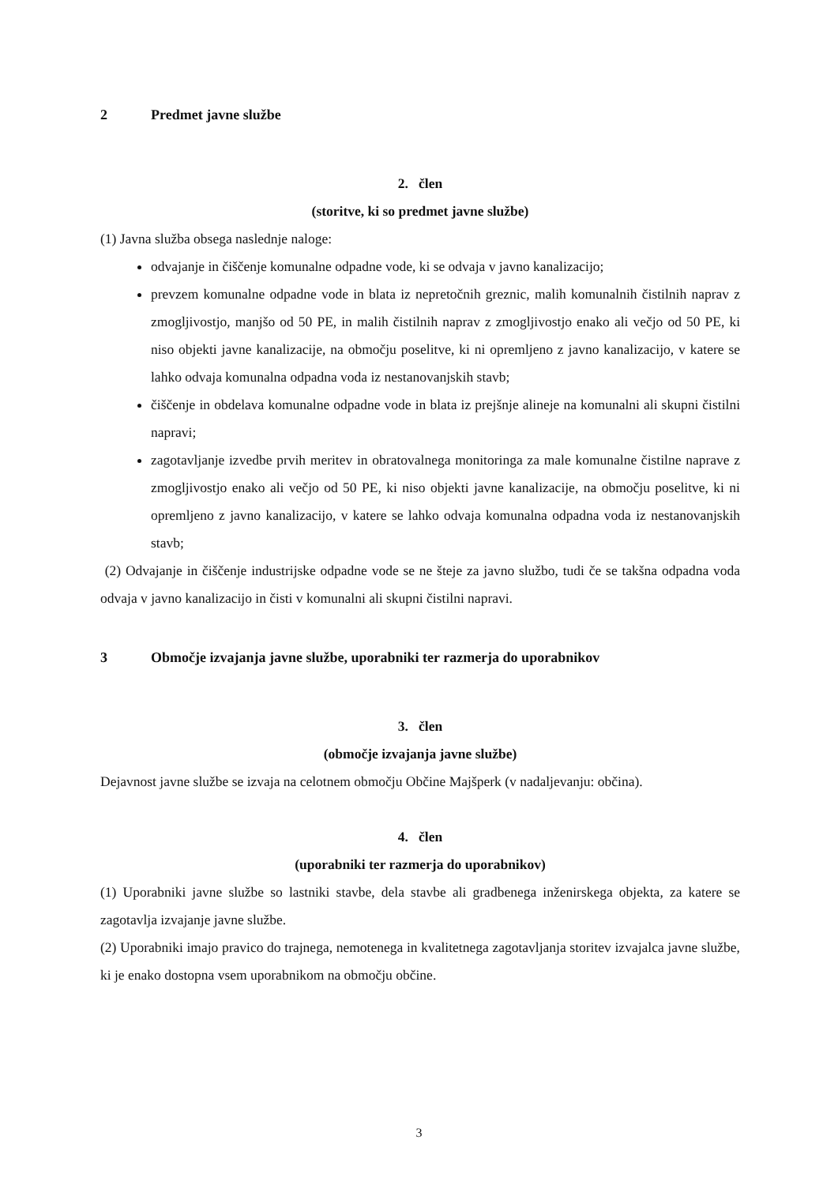2 Predmet javne službe
2. člen
(storitve, ki so predmet javne službe)
(1) Javna služba obsega naslednje naloge:
odvajanje in čiščenje komunalne odpadne vode, ki se odvaja v javno kanalizacijo;
prevzem komunalne odpadne vode in blata iz nepretočnih greznic, malih komunalnih čistilnih naprav z zmogljivostjo, manjšo od 50 PE, in malih čistilnih naprav z zmogljivostjo enako ali večjo od 50 PE, ki niso objekti javne kanalizacije, na območju poselitve, ki ni opremljeno z javno kanalizacijo, v katere se lahko odvaja komunalna odpadna voda iz nestanovanjskih stavb;
čiščenje in obdelava komunalne odpadne vode in blata iz prejšnje alineje na komunalni ali skupni čistilni napravi;
zagotavljanje izvedbe prvih meritev in obratovalnega monitoringa za male komunalne čistilne naprave z zmogljivostjo enako ali večjo od 50 PE, ki niso objekti javne kanalizacije, na območju poselitve, ki ni opremljeno z javno kanalizacijo, v katere se lahko odvaja komunalna odpadna voda iz nestanovanjskih stavb;
(2) Odvajanje in čiščenje industrijske odpadne vode se ne šteje za javno službo, tudi če se takšna odpadna voda odvaja v javno kanalizacijo in čisti v komunalni ali skupni čistilni napravi.
3 Območje izvajanja javne službe, uporabniki ter razmerja do uporabnikov
3. člen
(območje izvajanja javne službe)
Dejavnost javne službe se izvaja na celotnem območju Občine Majšperk (v nadaljevanju: občina).
4. člen
(uporabniki ter razmerja do uporabnikov)
(1) Uporabniki javne službe so lastniki stavbe, dela stavbe ali gradbenega inženirskega objekta, za katere se zagotavlja izvajanje javne službe.
(2) Uporabniki imajo pravico do trajnega, nemotenega in kvalitetnega zagotavljanja storitev izvajalca javne službe, ki je enako dostopna vsem uporabnikom na območju občine.
3